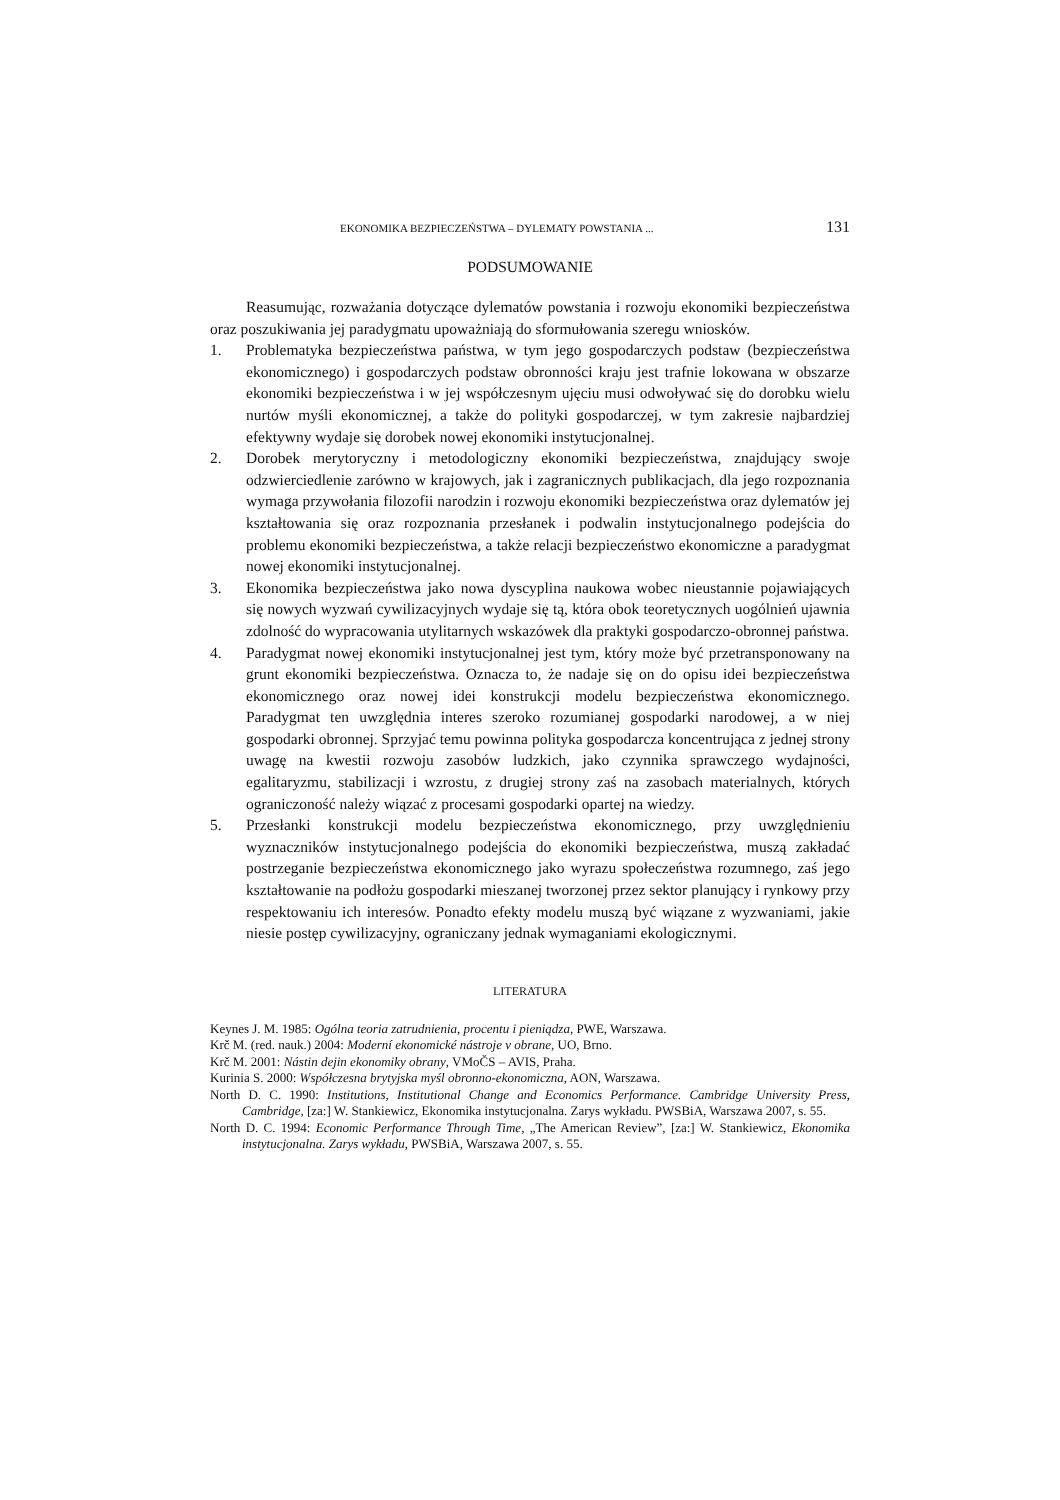EKONOMIKA BEZPIECZEŃSTWA – DYLEMATY POWSTANIA ... 131
PODSUMOWANIE
Reasumując, rozważania dotyczące dylematów powstania i rozwoju ekonomiki bezpieczeństwa oraz poszukiwania jej paradygmatu upoważniają do sformułowania szeregu wniosków.
1. Problematyka bezpieczeństwa państwa, w tym jego gospodarczych podstaw (bezpieczeństwa ekonomicznego) i gospodarczych podstaw obronności kraju jest trafnie lokowana w obszarze ekonomiki bezpieczeństwa i w jej współczesnym ujęciu musi odwoływać się do dorobku wielu nurtów myśli ekonomicznej, a także do polityki gospodarczej, w tym zakresie najbardziej efektywny wydaje się dorobek nowej ekonomiki instytucjonalnej.
2. Dorobek merytoryczny i metodologiczny ekonomiki bezpieczeństwa, znajdujący swoje odzwierciedlenie zarówno w krajowych, jak i zagranicznych publikacjach, dla jego rozpoznania wymaga przywołania filozofii narodzin i rozwoju ekonomiki bezpieczeństwa oraz dylematów jej kształtowania się oraz rozpoznania przesłanek i podwalin instytucjonalnego podejścia do problemu ekonomiki bezpieczeństwa, a także relacji bezpieczeństwo ekonomiczne a paradygmat nowej ekonomiki instytucjonalnej.
3. Ekonomika bezpieczeństwa jako nowa dyscyplina naukowa wobec nieustannie pojawiających się nowych wyzwań cywilizacyjnych wydaje się tą, która obok teoretycznych uogólnień ujawnia zdolność do wypracowania utylitarnych wskazówek dla praktyki gospodarczo-obronnej państwa.
4. Paradygmat nowej ekonomiki instytucjonalnej jest tym, który może być przetransponowany na grunt ekonomiki bezpieczeństwa. Oznacza to, że nadaje się on do opisu idei bezpieczeństwa ekonomicznego oraz nowej idei konstrukcji modelu bezpieczeństwa ekonomicznego. Paradygmat ten uwzględnia interes szeroko rozumianej gospodarki narodowej, a w niej gospodarki obronnej. Sprzyjać temu powinna polityka gospodarcza koncentrująca z jednej strony uwagę na kwestii rozwoju zasobów ludzkich, jako czynnika sprawczego wydajności, egalitaryzmu, stabilizacji i wzrostu, z drugiej strony zaś na zasobach materialnych, których ograniczoność należy wiązać z procesami gospodarki opartej na wiedzy.
5. Przesłanki konstrukcji modelu bezpieczeństwa ekonomicznego, przy uwzględnieniu wyznaczników instytucjonalnego podejścia do ekonomiki bezpieczeństwa, muszą zakładać postrzeganie bezpieczeństwa ekonomicznego jako wyrazu społeczeństwa rozumnego, zaś jego kształtowanie na podłożu gospodarki mieszanej tworzonej przez sektor planujący i rynkowy przy respektowaniu ich interesów. Ponadto efekty modelu muszą być wiązane z wyzwaniami, jakie niesie postęp cywilizacyjny, ograniczany jednak wymaganiami ekologicznymi.
LITERATURA
Keynes J. M. 1985: Ogólna teoria zatrudnienia, procentu i pieniądza, PWE, Warszawa.
Krč M. (red. nauk.) 2004: Moderní ekonomické nástroje v obrane, UO, Brno.
Krč M. 2001: Nástin dejin ekonomiky obrany, VMoČS – AVIS, Praha.
Kurinia S. 2000: Współczesna brytyjska myśl obronno-ekonomiczna, AON, Warszawa.
North D. C. 1990: Institutions, Institutional Change and Economics Performance. Cambridge University Press, Cambridge, [za:] W. Stankiewicz, Ekonomika instytucjonalna. Zarys wykładu. PWSBiA, Warszawa 2007, s. 55.
North D. C. 1994: Economic Performance Through Time, „The American Review”, [za:] W. Stankiewicz, Ekonomika instytucjonalna. Zarys wykładu, PWSBiA, Warszawa 2007, s. 55.